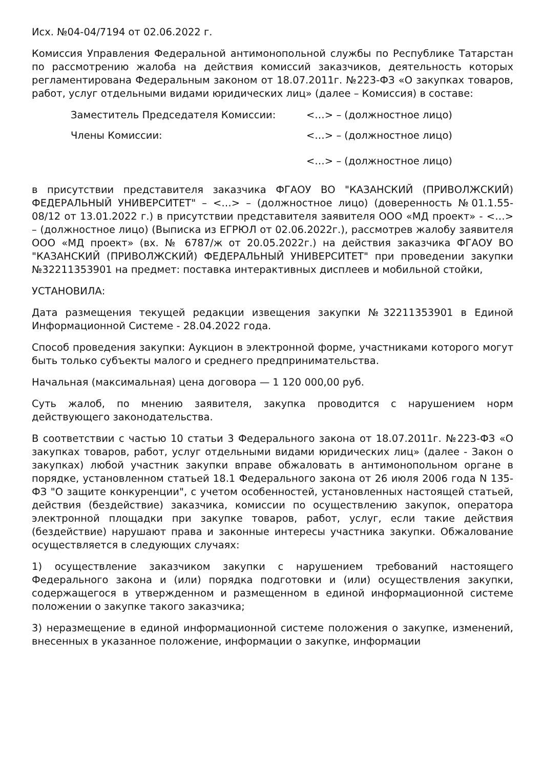Исх. №04-04/7194 от 02.06.2022 г.
Комиссия Управления Федеральной антимонопольной службы по Республике Татарстан по рассмотрению жалоба на действия комиссий заказчиков, деятельность которых регламентирована Федеральным законом от 18.07.2011г. №223-ФЗ «О закупках товаров, работ, услуг отдельными видами юридических лиц» (далее – Комиссия) в составе:
| Заместитель Председателя Комиссии: | <…> – (должностное лицо) |
| Члены Комиссии: | <…> – (должностное лицо) |
| | <…> – (должностное лицо) |
в присутствии представителя заказчика ФГАОУ ВО "КАЗАНСКИЙ (ПРИВОЛЖСКИЙ) ФЕДЕРАЛЬНЫЙ УНИВЕРСИТЕТ" – <…> – (должностное лицо) (доверенность №01.1.55-08/12 от 13.01.2022 г.) в присутствии представителя заявителя ООО «МД проект» - <…> – (должностное лицо) (Выписка из ЕГРЮЛ от 02.06.2022г.), рассмотрев жалобу заявителя ООО «МД проект» (вх. № 6787/ж от 20.05.2022г.) на действия заказчика ФГАОУ ВО "КАЗАНСКИЙ (ПРИВОЛЖСКИЙ) ФЕДЕРАЛЬНЫЙ УНИВЕРСИТЕТ" при проведении закупки №32211353901 на предмет: поставка интерактивных дисплеев и мобильной стойки,
УСТАНОВИЛА:
Дата размещения текущей редакции извещения закупки №32211353901 в Единой Информационной Системе - 28.04.2022 года.
Способ проведения закупки: Аукцион в электронной форме, участниками которого могут быть только субъекты малого и среднего предпринимательства.
Начальная (максимальная) цена договора — 1 120 000,00 руб.
Суть жалоб, по мнению заявителя, закупка проводится с нарушением норм действующего законодательства.
В соответствии с частью 10 статьи 3 Федерального закона от 18.07.2011г. №223-ФЗ «О закупках товаров, работ, услуг отдельными видами юридических лиц» (далее - Закон о закупках) любой участник закупки вправе обжаловать в антимонопольном органе в порядке, установленном статьей 18.1 Федерального закона от 26 июля 2006 года N 135-ФЗ "О защите конкуренции", с учетом особенностей, установленных настоящей статьей, действия (бездействие) заказчика, комиссии по осуществлению закупок, оператора электронной площадки при закупке товаров, работ, услуг, если такие действия (бездействие) нарушают права и законные интересы участника закупки. Обжалование осуществляется в следующих случаях:
1) осуществление заказчиком закупки с нарушением требований настоящего Федерального закона и (или) порядка подготовки и (или) осуществления закупки, содержащегося в утвержденном и размещенном в единой информационной системе положении о закупке такого заказчика;
3) неразмещение в единой информационной системе положения о закупке, изменений, внесенных в указанное положение, информации о закупке, информации